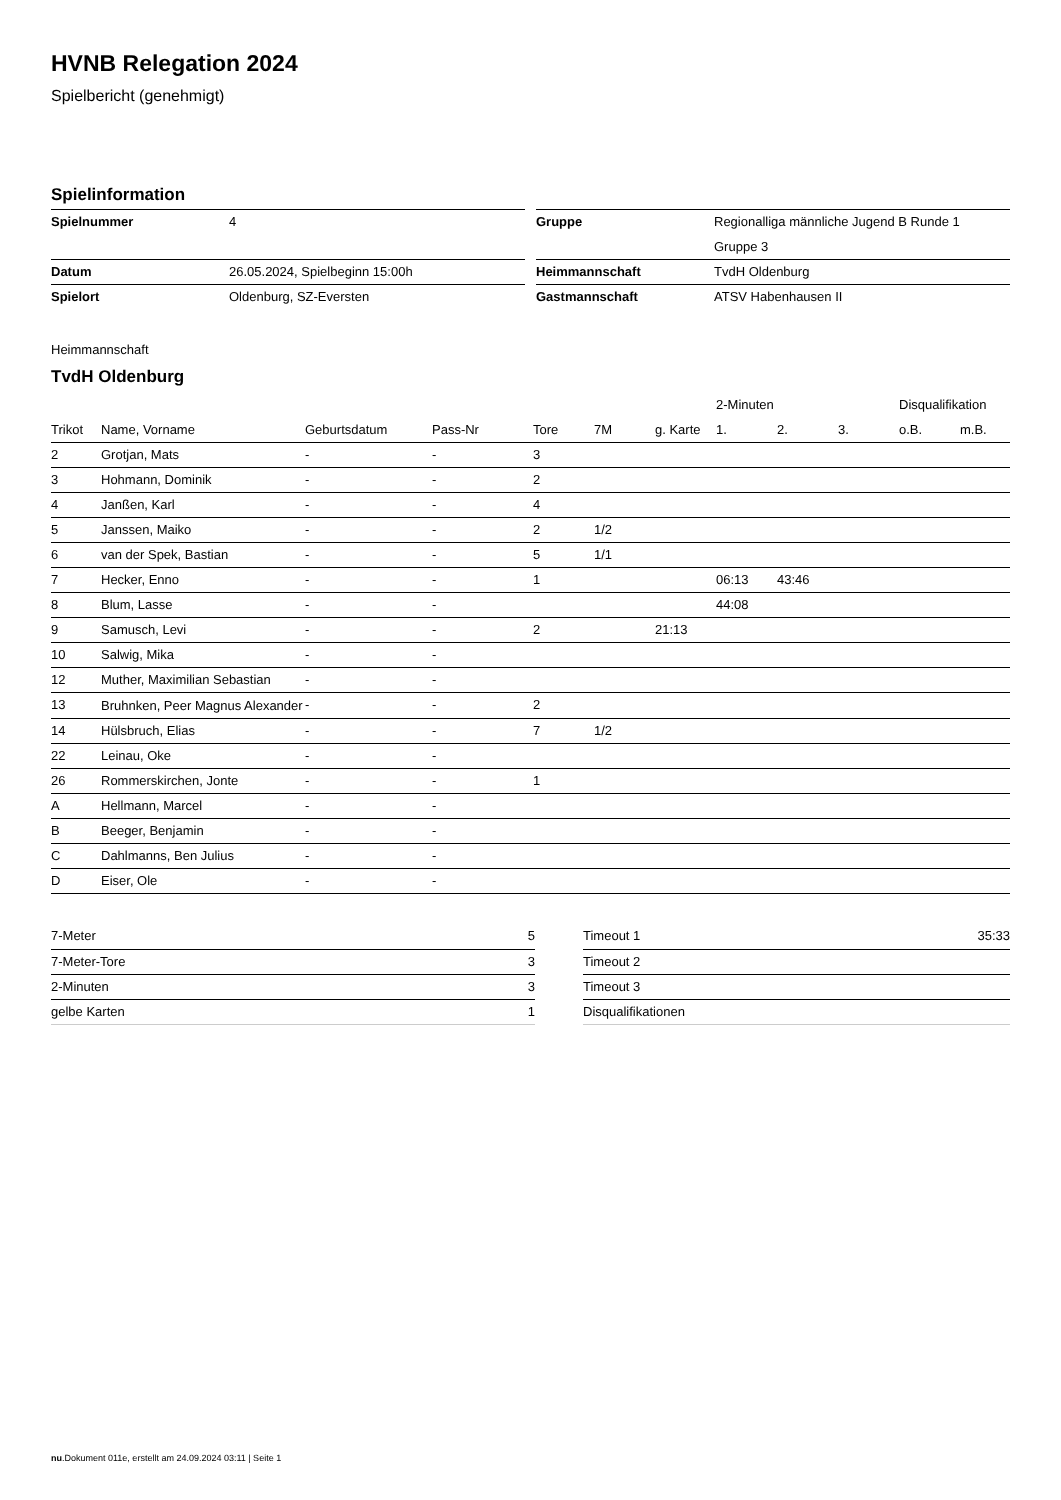HVNB Relegation 2024
Spielbericht (genehmigt)
Spielinformation
| Spielnummer | 4 |
| Datum | 26.05.2024, Spielbeginn 15:00h |
| Spielort | Oldenburg, SZ-Eversten |
| Gruppe | Regionalliga männliche Jugend B Runde 1 |
| | Gruppe 3 |
| Heimmannschaft | TvdH Oldenburg |
| Gastmannschaft | ATSV Habenhausen II |
Heimmannschaft
TvdH Oldenburg
| | | | | | | | 2-Minuten | | | Disqualifikation | |
| --- | --- | --- | --- | --- | --- | --- | --- | --- | --- | --- | --- |
| Trikot | Name, Vorname | Geburtsdatum | Pass-Nr | Tore | 7M | g. Karte | 1. | 2. | 3. | o.B. | m.B. |
| 2 | Grotjan, Mats | - | - | 3 | | | | | | | |
| 3 | Hohmann, Dominik | - | - | 2 | | | | | | | |
| 4 | Janßen, Karl | - | - | 4 | | | | | | | |
| 5 | Janssen, Maiko | - | - | 2 | 1/2 | | | | | | |
| 6 | van der Spek, Bastian | - | - | 5 | 1/1 | | | | | | |
| 7 | Hecker, Enno | - | - | 1 | | | 06:13 | 43:46 | | | |
| 8 | Blum, Lasse | - | - | | | | 44:08 | | | | |
| 9 | Samusch, Levi | - | - | 2 | | 21:13 | | | | | |
| 10 | Salwig, Mika | - | - | | | | | | | | |
| 12 | Muther, Maximilian Sebastian | - | - | | | | | | | | |
| 13 | Bruhnken, Peer Magnus Alexander | - | - | 2 | | | | | | | |
| 14 | Hülsbruch, Elias | - | - | 7 | 1/2 | | | | | | |
| 22 | Leinau, Oke | - | - | | | | | | | | |
| 26 | Rommerskirchen, Jonte | - | - | 1 | | | | | | | |
| A | Hellmann, Marcel | - | - | | | | | | | | |
| B | Beeger, Benjamin | - | - | | | | | | | | |
| C | Dahlmanns, Ben Julius | - | - | | | | | | | | |
| D | Eiser, Ole | - | - | | | | | | | | |
| 7-Meter | 5 |
| 7-Meter-Tore | 3 |
| 2-Minuten | 3 |
| gelbe Karten | 1 |
| Timeout 1 | 35:33 |
| Timeout 2 | |
| Timeout 3 | |
| Disqualifikationen | |
nu.Dokument 011e, erstellt am 24.09.2024 03:11 | Seite 1